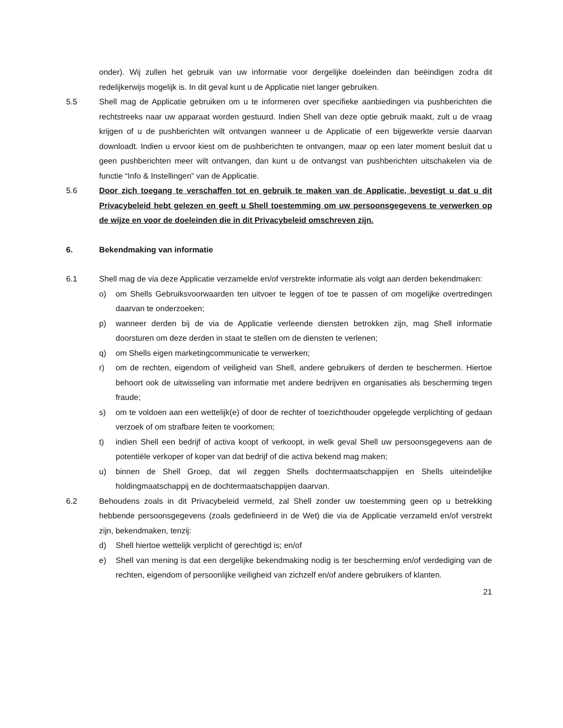onder). Wij zullen het gebruik van uw informatie voor dergelijke doeleinden dan beëindigen zodra dit redelijkerwijs mogelijk is. In dit geval kunt u de Applicatie niet langer gebruiken.
5.5 Shell mag de Applicatie gebruiken om u te informeren over specifieke aanbiedingen via pushberichten die rechtstreeks naar uw apparaat worden gestuurd. Indien Shell van deze optie gebruik maakt, zult u de vraag krijgen of u de pushberichten wilt ontvangen wanneer u de Applicatie of een bijgewerkte versie daarvan downloadt. Indien u ervoor kiest om de pushberichten te ontvangen, maar op een later moment besluit dat u geen pushberichten meer wilt ontvangen, dan kunt u de ontvangst van pushberichten uitschakelen via de functie “Info & Instellingen” van de Applicatie.
5.6 Door zich toegang te verschaffen tot en gebruik te maken van de Applicatie, bevestigt u dat u dit Privacybeleid hebt gelezen en geeft u Shell toestemming om uw persoonsgegevens te verwerken op de wijze en voor de doeleinden die in dit Privacybeleid omschreven zijn.
6. Bekendmaking van informatie
6.1 Shell mag de via deze Applicatie verzamelde en/of verstrekte informatie als volgt aan derden bekendmaken:
o) om Shells Gebruiksvoorwaarden ten uitvoer te leggen of toe te passen of om mogelijke overtredingen daarvan te onderzoeken;
p) wanneer derden bij de via de Applicatie verleende diensten betrokken zijn, mag Shell informatie doorsturen om deze derden in staat te stellen om de diensten te verlenen;
q) om Shells eigen marketingcommunicatie te verwerken;
r) om de rechten, eigendom of veiligheid van Shell, andere gebruikers of derden te beschermen. Hiertoe behoort ook de uitwisseling van informatie met andere bedrijven en organisaties als bescherming tegen fraude;
s) om te voldoen aan een wettelijk(e) of door de rechter of toezichthouder opgelegde verplichting of gedaan verzoek of om strafbare feiten te voorkomen;
t) indien Shell een bedrijf of activa koopt of verkoopt, in welk geval Shell uw persoonsgegevens aan de potentiële verkoper of koper van dat bedrijf of die activa bekend mag maken;
u) binnen de Shell Groep, dat wil zeggen Shells dochtermaatschappijen en Shells uiteindelijke holdingmaatschappij en de dochtermaatschappijen daarvan.
6.2 Behoudens zoals in dit Privacybeleid vermeld, zal Shell zonder uw toestemming geen op u betrekking hebbende persoonsgegevens (zoals gedefinieerd in de Wet) die via de Applicatie verzameld en/of verstrekt zijn, bekendmaken, tenzij:
d) Shell hiertoe wettelijk verplicht of gerechtigd is; en/of
e) Shell van mening is dat een dergelijke bekendmaking nodig is ter bescherming en/of verdediging van de rechten, eigendom of persoonlijke veiligheid van zichzelf en/of andere gebruikers of klanten.
21